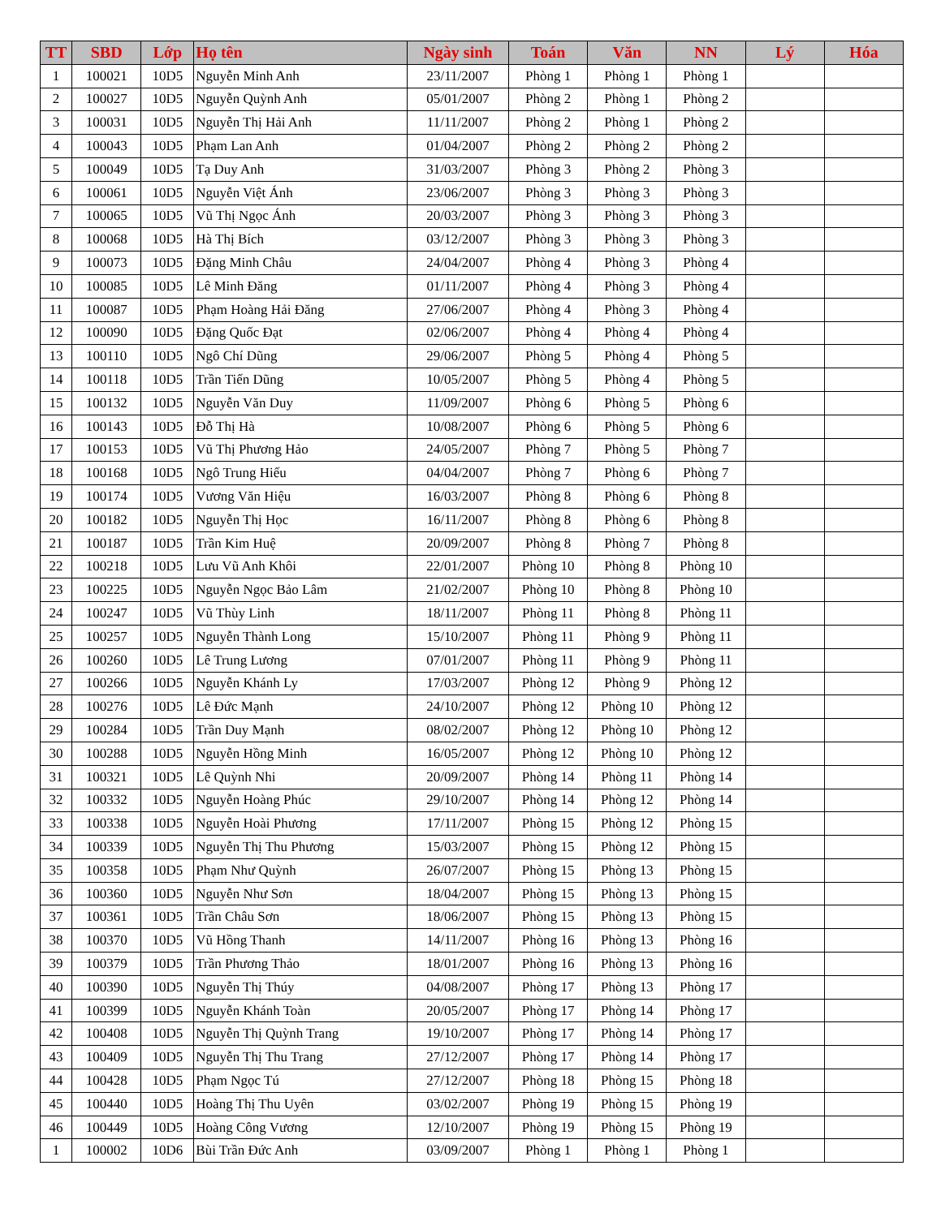| TT | SBD | Lớp | Họ tên | Ngày sinh | Toán | Văn | NN | Lý | Hóa |
| --- | --- | --- | --- | --- | --- | --- | --- | --- | --- |
| 1 | 100021 | 10D5 | Nguyễn Minh Anh | 23/11/2007 | Phòng 1 | Phòng 1 | Phòng 1 | | |
| 2 | 100027 | 10D5 | Nguyễn Quỳnh Anh | 05/01/2007 | Phòng 2 | Phòng 1 | Phòng 2 | | |
| 3 | 100031 | 10D5 | Nguyễn Thị Hải Anh | 11/11/2007 | Phòng 2 | Phòng 1 | Phòng 2 | | |
| 4 | 100043 | 10D5 | Phạm Lan Anh | 01/04/2007 | Phòng 2 | Phòng 2 | Phòng 2 | | |
| 5 | 100049 | 10D5 | Tạ Duy Anh | 31/03/2007 | Phòng 3 | Phòng 2 | Phòng 3 | | |
| 6 | 100061 | 10D5 | Nguyễn Việt Ánh | 23/06/2007 | Phòng 3 | Phòng 3 | Phòng 3 | | |
| 7 | 100065 | 10D5 | Vũ Thị Ngọc Ánh | 20/03/2007 | Phòng 3 | Phòng 3 | Phòng 3 | | |
| 8 | 100068 | 10D5 | Hà Thị Bích | 03/12/2007 | Phòng 3 | Phòng 3 | Phòng 3 | | |
| 9 | 100073 | 10D5 | Đặng Minh Châu | 24/04/2007 | Phòng 4 | Phòng 3 | Phòng 4 | | |
| 10 | 100085 | 10D5 | Lê Minh Đăng | 01/11/2007 | Phòng 4 | Phòng 3 | Phòng 4 | | |
| 11 | 100087 | 10D5 | Phạm Hoàng Hải Đăng | 27/06/2007 | Phòng 4 | Phòng 3 | Phòng 4 | | |
| 12 | 100090 | 10D5 | Đặng Quốc Đạt | 02/06/2007 | Phòng 4 | Phòng 4 | Phòng 4 | | |
| 13 | 100110 | 10D5 | Ngô Chí Dũng | 29/06/2007 | Phòng 5 | Phòng 4 | Phòng 5 | | |
| 14 | 100118 | 10D5 | Trần Tiến Dũng | 10/05/2007 | Phòng 5 | Phòng 4 | Phòng 5 | | |
| 15 | 100132 | 10D5 | Nguyễn Văn Duy | 11/09/2007 | Phòng 6 | Phòng 5 | Phòng 6 | | |
| 16 | 100143 | 10D5 | Đỗ Thị Hà | 10/08/2007 | Phòng 6 | Phòng 5 | Phòng 6 | | |
| 17 | 100153 | 10D5 | Vũ Thị Phương Hảo | 24/05/2007 | Phòng 7 | Phòng 5 | Phòng 7 | | |
| 18 | 100168 | 10D5 | Ngô Trung Hiếu | 04/04/2007 | Phòng 7 | Phòng 6 | Phòng 7 | | |
| 19 | 100174 | 10D5 | Vương Văn Hiệu | 16/03/2007 | Phòng 8 | Phòng 6 | Phòng 8 | | |
| 20 | 100182 | 10D5 | Nguyễn Thị Học | 16/11/2007 | Phòng 8 | Phòng 6 | Phòng 8 | | |
| 21 | 100187 | 10D5 | Trần Kim Huệ | 20/09/2007 | Phòng 8 | Phòng 7 | Phòng 8 | | |
| 22 | 100218 | 10D5 | Lưu Vũ Anh Khôi | 22/01/2007 | Phòng 10 | Phòng 8 | Phòng 10 | | |
| 23 | 100225 | 10D5 | Nguyễn Ngọc Bảo Lâm | 21/02/2007 | Phòng 10 | Phòng 8 | Phòng 10 | | |
| 24 | 100247 | 10D5 | Vũ Thùy Linh | 18/11/2007 | Phòng 11 | Phòng 8 | Phòng 11 | | |
| 25 | 100257 | 10D5 | Nguyễn Thành Long | 15/10/2007 | Phòng 11 | Phòng 9 | Phòng 11 | | |
| 26 | 100260 | 10D5 | Lê Trung Lương | 07/01/2007 | Phòng 11 | Phòng 9 | Phòng 11 | | |
| 27 | 100266 | 10D5 | Nguyễn Khánh Ly | 17/03/2007 | Phòng 12 | Phòng 9 | Phòng 12 | | |
| 28 | 100276 | 10D5 | Lê Đức Mạnh | 24/10/2007 | Phòng 12 | Phòng 10 | Phòng 12 | | |
| 29 | 100284 | 10D5 | Trần Duy Mạnh | 08/02/2007 | Phòng 12 | Phòng 10 | Phòng 12 | | |
| 30 | 100288 | 10D5 | Nguyễn Hồng Minh | 16/05/2007 | Phòng 12 | Phòng 10 | Phòng 12 | | |
| 31 | 100321 | 10D5 | Lê Quỳnh Nhi | 20/09/2007 | Phòng 14 | Phòng 11 | Phòng 14 | | |
| 32 | 100332 | 10D5 | Nguyễn Hoàng Phúc | 29/10/2007 | Phòng 14 | Phòng 12 | Phòng 14 | | |
| 33 | 100338 | 10D5 | Nguyễn Hoài Phương | 17/11/2007 | Phòng 15 | Phòng 12 | Phòng 15 | | |
| 34 | 100339 | 10D5 | Nguyễn Thị Thu Phương | 15/03/2007 | Phòng 15 | Phòng 12 | Phòng 15 | | |
| 35 | 100358 | 10D5 | Phạm Như Quỳnh | 26/07/2007 | Phòng 15 | Phòng 13 | Phòng 15 | | |
| 36 | 100360 | 10D5 | Nguyễn Như Sơn | 18/04/2007 | Phòng 15 | Phòng 13 | Phòng 15 | | |
| 37 | 100361 | 10D5 | Trần Châu Sơn | 18/06/2007 | Phòng 15 | Phòng 13 | Phòng 15 | | |
| 38 | 100370 | 10D5 | Vũ Hồng Thanh | 14/11/2007 | Phòng 16 | Phòng 13 | Phòng 16 | | |
| 39 | 100379 | 10D5 | Trần Phương Thảo | 18/01/2007 | Phòng 16 | Phòng 13 | Phòng 16 | | |
| 40 | 100390 | 10D5 | Nguyễn Thị Thúy | 04/08/2007 | Phòng 17 | Phòng 13 | Phòng 17 | | |
| 41 | 100399 | 10D5 | Nguyễn Khánh Toàn | 20/05/2007 | Phòng 17 | Phòng 14 | Phòng 17 | | |
| 42 | 100408 | 10D5 | Nguyễn Thị Quỳnh Trang | 19/10/2007 | Phòng 17 | Phòng 14 | Phòng 17 | | |
| 43 | 100409 | 10D5 | Nguyễn Thị Thu Trang | 27/12/2007 | Phòng 17 | Phòng 14 | Phòng 17 | | |
| 44 | 100428 | 10D5 | Phạm Ngọc Tú | 27/12/2007 | Phòng 18 | Phòng 15 | Phòng 18 | | |
| 45 | 100440 | 10D5 | Hoàng Thị Thu Uyên | 03/02/2007 | Phòng 19 | Phòng 15 | Phòng 19 | | |
| 46 | 100449 | 10D5 | Hoàng Công Vương | 12/10/2007 | Phòng 19 | Phòng 15 | Phòng 19 | | |
| 1 | 100002 | 10D6 | Bùi Trần Đức Anh | 03/09/2007 | Phòng 1 | Phòng 1 | Phòng 1 | | |